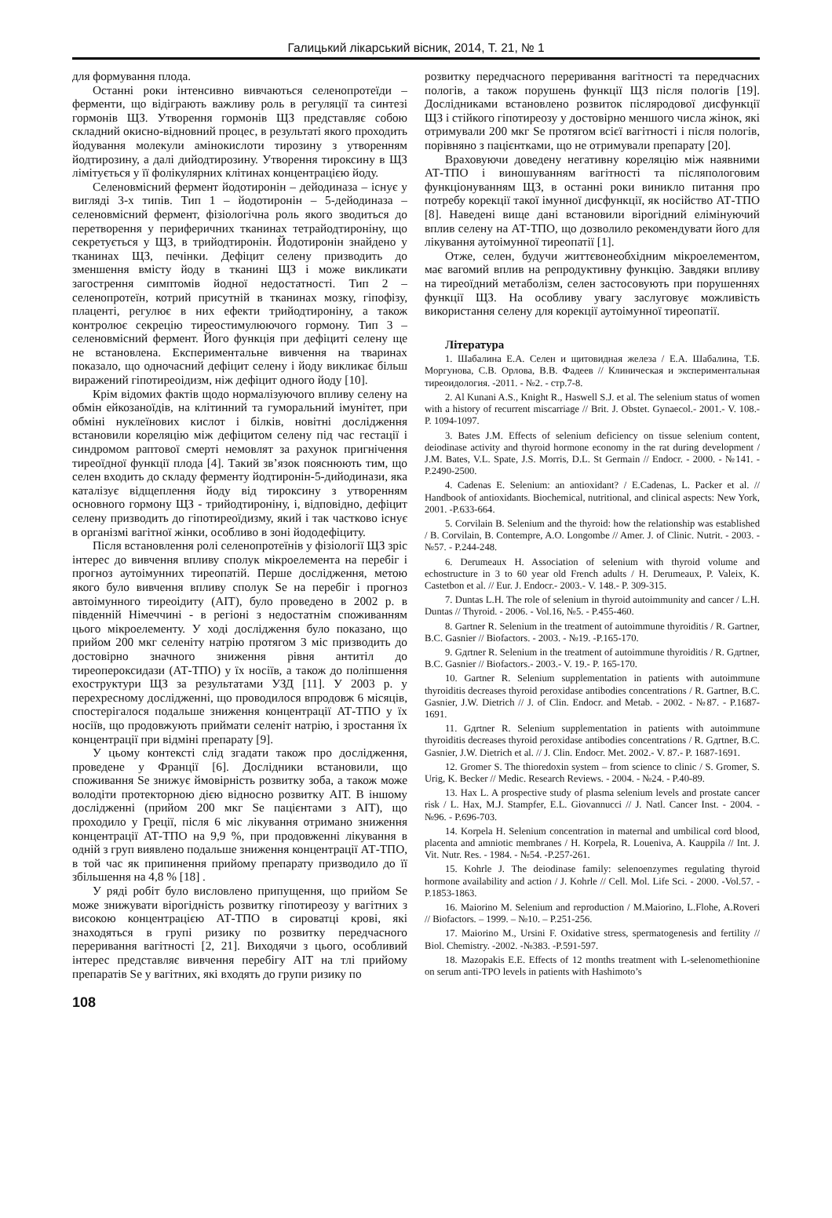Галицький лікарський вісник, 2014, Т. 21, № 1
для формування плода.
Останні роки інтенсивно вивчаються селенопротеїди – ферменти, що відіграють важливу роль в регуляції та синтезі гормонів ЩЗ. Утворення гормонів ЩЗ представляє собою складний окисно-відновний процес, в результаті якого проходить йодування молекули амінокислоти тирозину з утворенням йодтирозину, а далі дийодтирозину. Утворення тироксину в ЩЗ лімітується у її фолікулярних клітинах концентрацією йоду.
Селеновмісний фермент йодотиронін – дейодиназа – існує у вигляді 3-х типів. Тип 1 – йодотиронін – 5-дейодиназа – селеновмісний фермент, фізіологічна роль якого зводиться до перетворення у периферичних тканинах тетрайодтироніну, що секретується у ЩЗ, в трийодтиронін. Йодотиронін знайдено у тканинах ЩЗ, печінки. Дефіцит селену призводить до зменшення вмісту йоду в тканині ЩЗ і може викликати загострення симптомів йодної недостатності. Тип 2 – селенопротеїн, котрий присутній в тканинах мозку, гіпофізу, плаценті, регулює в них ефекти трийодтироніну, а також контролює секрецію тиреостимулюючого гормону. Тип 3 – селеновмісний фермент. Його функція при дефіциті селену ще не встановлена. Експериментальне вивчення на тваринах показало, що одночасний дефіцит селену і йоду викликає більш виражений гіпотиреоідизм, ніж дефіцит одного йоду [10].
Крім відомих фактів щодо нормалізуючого впливу селену на обмін ейкозаноїдів, на клітинний та гуморальний імунітет, при обміні нуклеїнових кислот і білків, новітні дослідження встановили кореляцію між дефіцитом селену під час гестації і синдромом раптової смерті немовлят за рахунок пригнічення тиреоїдної функції плода [4]. Такий зв’язок пояснюють тим, що селен входить до складу ферменту йодтиронін-5-дийодинази, яка каталізує відщеплення йоду від тироксину з утворенням основного гормону ЩЗ - трийодтироніну, і, відповідно, дефіцит селену призводить до гіпотиреоїдизму, який і так частково існує в організмі вагітної жінки, особливо в зоні йододефіциту.
Після встановлення ролі селенопротеїнів у фізіології ЩЗ зріс інтерес до вивчення впливу сполук мікроелемента на перебіг і прогноз аутоімунних тиреопатій. Перше дослідження, метою якого було вивчення впливу сполук Se на перебіг і прогноз автоімунного тиреоідиту (АІТ), було проведено в 2002 р. в південній Німеччині - в регіоні з недостатнім споживанням цього мікроелементу. У ході дослідження було показано, що прийом 200 мкг селеніту натрію протягом 3 міс призводить до достовірно значного зниження рівня антитіл до тиреопероксидази (АТ-ТПО) у їх носіїв, а також до поліпшення ехоструктури ЩЗ за результатами УЗД [11]. У 2003 р. у перехресному дослідженні, що проводилося впродовж 6 місяців, спостерігалося подальше зниження концентрації АТ-ТПО у їх носіїв, що продовжують приймати селеніт натрію, і зростання їх концентрації при відміні препарату [9].
У цьому контексті слід згадати також про дослідження, проведене у Франції [6]. Дослідники встановили, що споживання Se знижує ймовірність розвитку зоба, а також може володіти протекторною дією відносно розвитку АІТ. В іншому дослідженні (прийом 200 мкг Se пацієнтами з АІТ), що проходило у Греції, після 6 міс лікування отримано зниження концентрації АТ-ТПО на 9,9 %, при продовженні лікування в одній з груп виявлено подальше зниження концентрації АТ-ТПО, в той час як припинення прийому препарату призводило до її збільшення на 4,8 % [18] .
У ряді робіт було висловлено припущення, що прийом Se може знижувати вірогідність розвитку гіпотиреозу у вагітних з високою концентрацією АТ-ТПО в сироватці крові, які знаходяться в групі ризику по розвитку передчасного переривання вагітності [2, 21]. Виходячи з цього, особливий інтерес представляє вивчення перебігу АІТ на тлі прийому препаратів Se у вагітних, які входять до групи ризику по
розвитку передчасного переривання вагітності та передчасних пологів, а також порушень функції ЩЗ після пологів [19]. Дослідниками встановлено розвиток післяродової дисфункції ЩЗ і стійкого гіпотиреозу у достовірно меншого числа жінок, які отримували 200 мкг Se протягом всієї вагітності і після пологів, порівняно з пацієнтками, що не отримували препарату [20].
Враховуючи доведену негативну кореляцію між наявними АТ-ТПО і виношуванням вагітності та післяпологовим функціонуванням ЩЗ, в останні роки виникло питання про потребу корекції такої імунної дисфункції, як носійство АТ-ТПО [8]. Наведені вище дані встановили вірогідний елімінуючий вплив селену на АТ-ТПО, що дозволило рекомендувати його для лікування аутоімунної тиреопатії [1].
Отже, селен, будучи життєвонеобхідним мікроелементом, має вагомий вплив на репродуктивну функцію. Завдяки впливу на тиреоїдний метаболізм, селен застосовують при порушеннях функції ЩЗ. На особливу увагу заслуговує можливість використання селену для корекції аутоімунної тиреопатії.
Література
1. Шабалина Е.А. Селен и щитовидная железа / Е.А. Шабалина, Т.Б. Моргунова, С.В. Орлова, В.В. Фадеев // Клиническая и экспериментальная тиреоидология. -2011. - №2. - стр.7-8.
2. Al Kunani A.S., Knight R., Haswell S.J. et al. The selenium status of women with a history of recurrent miscarriage // Brit. J. Obstet. Gynaecol.- 2001.- V. 108.- P. 1094-1097.
3. Bates J.M. Effects of selenium deficiency on tissue selenium content, deiodinase activity and thyroid hormone economy in the rat during development / J.M. Bates, V.L. Spate, J.S. Morris, D.L. St Germain // Endocr. - 2000. - №141. - P.2490-2500.
4. Cadenas E. Selenium: an antioxidant? / E.Cadenas, L. Packer et al. // Handbook of antioxidants. Biochemical, nutritional, and clinical aspects: New York, 2001. -P.633-664.
5. Corvilain B. Selenium and the thyroid: how the relationship was established / B. Corvilain, B. Contempre, A.O. Longombe // Amer. J. of Clinic. Nutrit. - 2003. - №57. - P.244-248.
6. Derumeaux H. Association of selenium with thyroid volume and echostructure in 3 to 60 year old French adults / H. Derumeaux, P. Valeix, K. Castetbon et al. // Eur. J. Endocr.- 2003.- V. 148.- P. 309-315.
7. Duntas L.H. The role of selenium in thyroid autoimmunity and cancer / L.H. Duntas // Thyroid. - 2006. - Vol.16, №5. - P.455-460.
8. Gartner R. Selenium in the treatment of autoimmune thyroiditis / R. Gartner, B.C. Gasnier // Biofactors. - 2003. - №19. -P.165-170.
9. Gдrtner R. Selenium in the treatment of autoimmune thyroiditis / R. Gдrtner, B.C. Gasnier // Biofactors.- 2003.- V. 19.- P. 165-170.
10. Gartner R. Selenium supplementation in patients with autoimmune thyroiditis decreases thyroid peroxidase antibodies concentrations / R. Gartner, B.C. Gasnier, J.W. Dietrich // J. of Clin. Endocr. and Metab. - 2002. - №87. - P.1687-1691.
11. Gдrtner R. Selenium supplementation in patients with autoimmune thyroiditis decreases thyroid peroxidase antibodies concentrations / R. Gдrtner, B.C. Gasnier, J.W. Dietrich et al. // J. Clin. Endocr. Met. 2002.- V. 87.- P. 1687-1691.
12. Gromer S. The thioredoxin system – from science to clinic / S. Gromer, S. Urig, K. Becker // Medic. Research Reviews. - 2004. - №24. - P.40-89.
13. Hax L. A prospective study of plasma selenium levels and prostate cancer risk / L. Hax, M.J. Stampfer, E.L. Giovannucci // J. Natl. Cancer Inst. - 2004. - №96. - P.696-703.
14. Korpela H. Selenium concentration in maternal and umbilical cord blood, placenta and amniotic membranes / H. Korpela, R. Loueniva, A. Kauppila // Int. J. Vit. Nutr. Res. - 1984. - №54. -P.257-261.
15. Kohrle J. The deiodinase family: selenoenzymes regulating thyroid hormone availability and action / J. Kohrle // Cell. Mol. Life Sci. - 2000. -Vol.57. - P.1853-1863.
16. Maiorino M. Selenium and reproduction / M.Maiorino, L.Flohe, A.Roveri // Biofactors. – 1999. – №10. – P.251-256.
17. Maiorino M., Ursini F. Oxidative stress, spermatogenesis and fertility // Biol. Chemistry. -2002. -№383. -P.591-597.
18. Mazopakis E.E. Effects of 12 months treatment with L-selenomethionine on serum anti-TPO levels in patients with Hashimoto’s
108